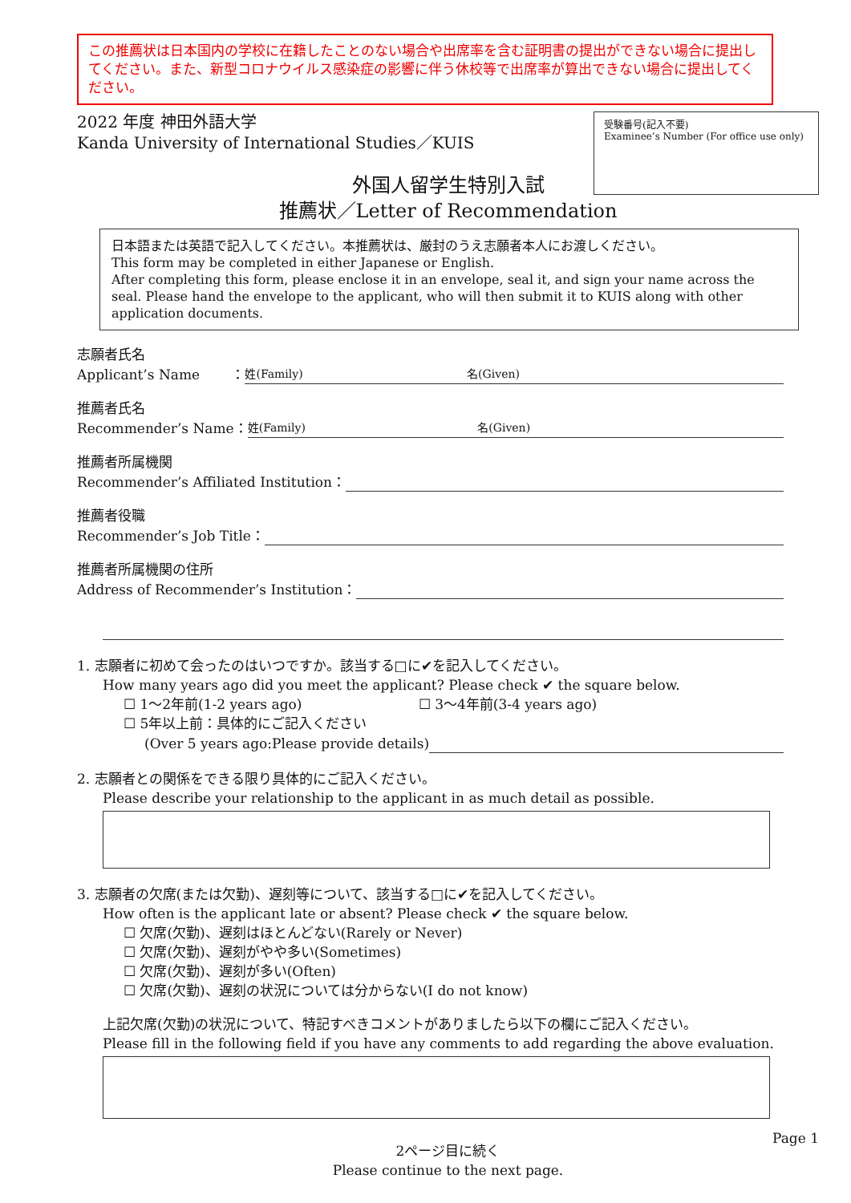この推薦状は日本国内の学校に在籍したことのない場合や出席率を含む証明書の提出ができない場合に提出してください。また、新型コロナウイルス感染症の影響に伴う休校等で出席率が算出できない場合に提出してください。
2022 年度 神田外語大学
Kanda University of International Studies／KUIS
受験番号(記入不要)
Examinee’s Number (For office use only)
外国人留学生特別入試
推薦状／Letter of Recommendation
日本語または英語で記入してください。本推薦状は、厳封のうえ志願者本人にお渡しください。
This form may be completed in either Japanese or English.
After completing this form, please enclose it in an envelope, seal it, and sign your name across the seal. Please hand the envelope to the applicant, who will then submit it to KUIS along with other application documents.
志願者氏名
Applicant’s Name　　 ： 姓(Family) 名(Given)
推薦者氏名
Recommender’s Name： 姓(Family) 名(Given)
推薦者所属機関
Recommender’s Affiliated Institution：
推薦者役職
Recommender’s Job Title：
推薦者所属機関の住所
Address of Recommender’s Institution：
1. 志願者に初めて会ったのはいつですか。該当する□に✔を記入してください。
How many years ago did you meet the applicant? Please check ✔ the square below.
☐ 1～2年前(1-2 years ago) ☐ 3～4年前(3-4 years ago)
☐ 5年以上前：具体的にご記入ください
(Over 5 years ago:Please provide details)
2. 志願者との関係をできる限り具体的にご記入ください。
Please describe your relationship to the applicant in as much detail as possible.
3. 志願者の欠席(または欠勤)、遅刻等について、該当する□に✔を記入してください。
How often is the applicant late or absent? Please check ✔ the square below.
☐ 欠席(欠勤)、遅刻はほとんどない(Rarely or Never)
☐ 欠席(欠勤)、遅刻がやや多い(Sometimes)
☐ 欠席(欠勤)、遅刻が多い(Often)
☐ 欠席(欠勤)、遅刻の状況については分からない(I do not know)
上記欠席(欠勤)の状況について、特記すべきコメントがありましたら以下の欄にご記入ください。
Please fill in the following field if you have any comments to add regarding the above evaluation.
Page 1
2ページ目に続く
Please continue to the next page.